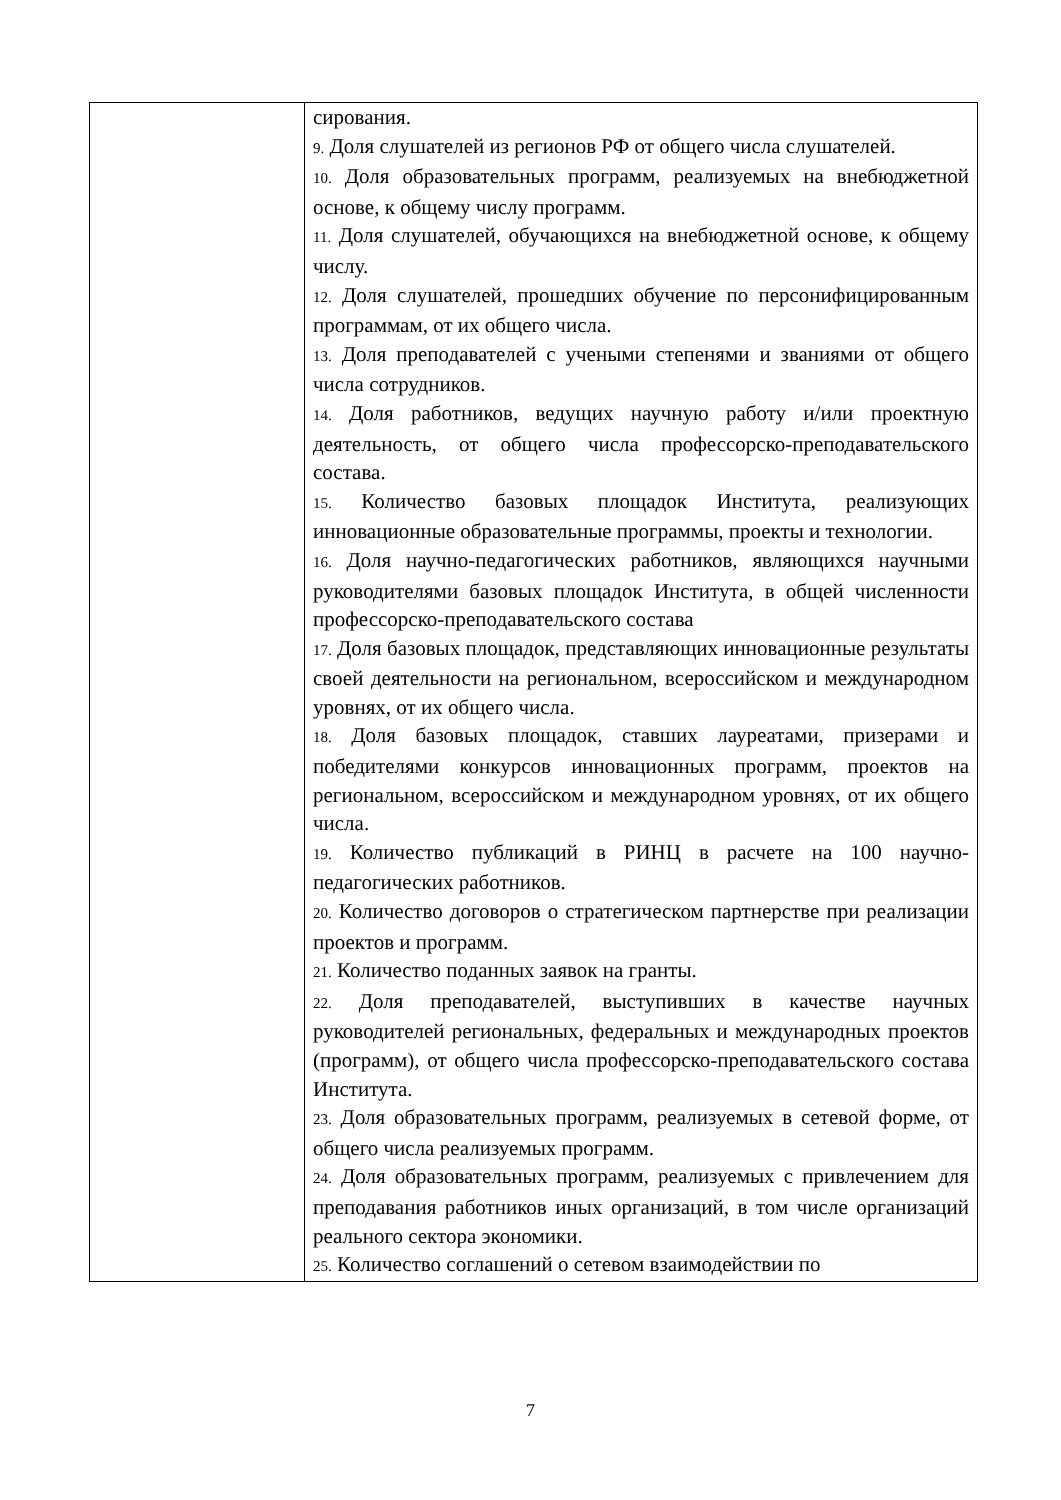| | сирования. 9. Доля слушателей из регионов РФ от общего числа слушателей. 10. Доля образовательных программ, реализуемых на внебюджетной основе, к общему числу программ. 11. Доля слушателей, обучающихся на внебюджетной основе, к общему числу. 12. Доля слушателей, прошедших обучение по персонифицированным программам, от их общего числа. 13. Доля преподавателей с учеными степенями и званиями от общего числа сотрудников. 14. Доля работников, ведущих научную работу и/или проектную деятельность, от общего числа профессорско-преподавательского состава. 15. Количество базовых площадок Института, реализующих инновационные образовательные программы, проекты и технологии. 16. Доля научно-педагогических работников, являющихся научными руководителями базовых площадок Института, в общей численности профессорско-преподавательского состава 17. Доля базовых площадок, представляющих инновационные результаты своей деятельности на региональном, всероссийском и международном уровнях, от их общего числа. 18. Доля базовых площадок, ставших лауреатами, призерами и победителями конкурсов инновационных программ, проектов на региональном, всероссийском и международном уровнях, от их общего числа. 19. Количество публикаций в РИНЦ в расчете на 100 научно-педагогических работников. 20. Количество договоров о стратегическом партнерстве при реализации проектов и программ. 21. Количество поданных заявок на гранты. 22. Доля преподавателей, выступивших в качестве научных руководителей региональных, федеральных и международных проектов (программ), от общего числа профессорско-преподавательского состава Института. 23. Доля образовательных программ, реализуемых в сетевой форме, от общего числа реализуемых программ. 24. Доля образовательных программ, реализуемых с привлечением для преподавания работников иных организаций, в том числе организаций реального сектора экономики. 25. Количество соглашений о сетевом взаимодействии по |
7